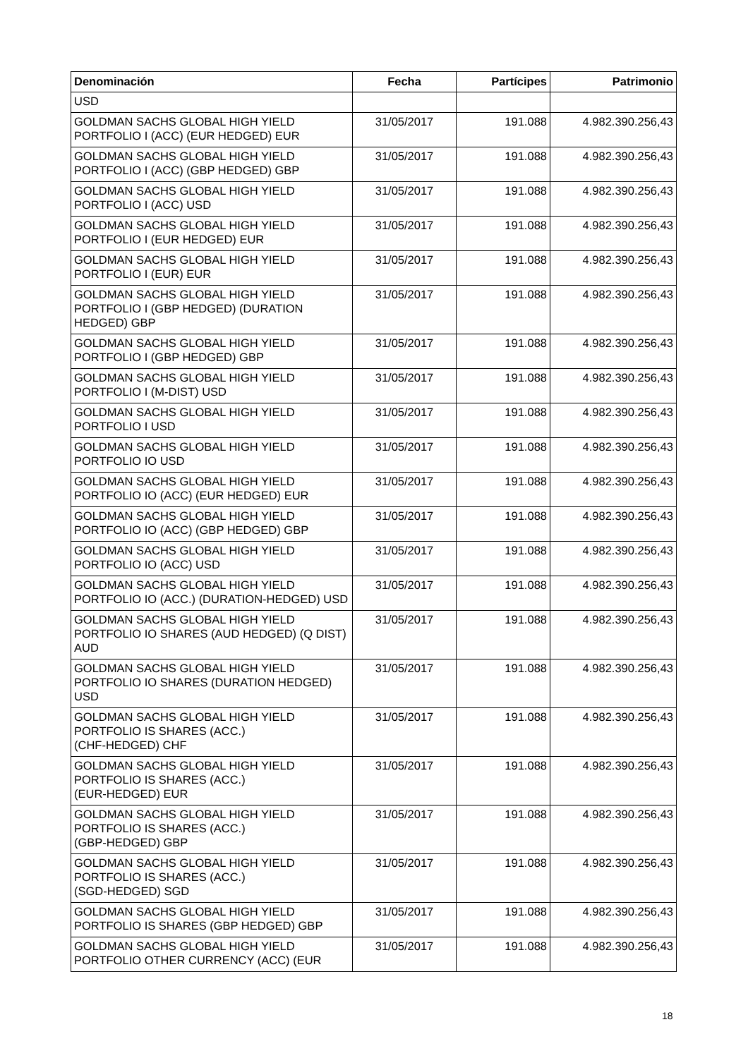| Denominación | Fecha | Partícipes | Patrimonio |
| --- | --- | --- | --- |
| USD | | | |
| GOLDMAN SACHS GLOBAL HIGH YIELD PORTFOLIO I (ACC) (EUR HEDGED) EUR | 31/05/2017 | 191.088 | 4.982.390.256,43 |
| GOLDMAN SACHS GLOBAL HIGH YIELD PORTFOLIO I (ACC) (GBP HEDGED) GBP | 31/05/2017 | 191.088 | 4.982.390.256,43 |
| GOLDMAN SACHS GLOBAL HIGH YIELD PORTFOLIO I (ACC) USD | 31/05/2017 | 191.088 | 4.982.390.256,43 |
| GOLDMAN SACHS GLOBAL HIGH YIELD PORTFOLIO I (EUR HEDGED) EUR | 31/05/2017 | 191.088 | 4.982.390.256,43 |
| GOLDMAN SACHS GLOBAL HIGH YIELD PORTFOLIO I (EUR) EUR | 31/05/2017 | 191.088 | 4.982.390.256,43 |
| GOLDMAN SACHS GLOBAL HIGH YIELD PORTFOLIO I (GBP HEDGED) (DURATION HEDGED) GBP | 31/05/2017 | 191.088 | 4.982.390.256,43 |
| GOLDMAN SACHS GLOBAL HIGH YIELD PORTFOLIO I (GBP HEDGED) GBP | 31/05/2017 | 191.088 | 4.982.390.256,43 |
| GOLDMAN SACHS GLOBAL HIGH YIELD PORTFOLIO I (M-DIST) USD | 31/05/2017 | 191.088 | 4.982.390.256,43 |
| GOLDMAN SACHS GLOBAL HIGH YIELD PORTFOLIO I USD | 31/05/2017 | 191.088 | 4.982.390.256,43 |
| GOLDMAN SACHS GLOBAL HIGH YIELD PORTFOLIO IO USD | 31/05/2017 | 191.088 | 4.982.390.256,43 |
| GOLDMAN SACHS GLOBAL HIGH YIELD PORTFOLIO IO (ACC) (EUR HEDGED) EUR | 31/05/2017 | 191.088 | 4.982.390.256,43 |
| GOLDMAN SACHS GLOBAL HIGH YIELD PORTFOLIO IO (ACC) (GBP HEDGED) GBP | 31/05/2017 | 191.088 | 4.982.390.256,43 |
| GOLDMAN SACHS GLOBAL HIGH YIELD PORTFOLIO IO (ACC) USD | 31/05/2017 | 191.088 | 4.982.390.256,43 |
| GOLDMAN SACHS GLOBAL HIGH YIELD PORTFOLIO IO (ACC.) (DURATION-HEDGED) USD | 31/05/2017 | 191.088 | 4.982.390.256,43 |
| GOLDMAN SACHS GLOBAL HIGH YIELD PORTFOLIO IO SHARES (AUD HEDGED) (Q DIST) AUD | 31/05/2017 | 191.088 | 4.982.390.256,43 |
| GOLDMAN SACHS GLOBAL HIGH YIELD PORTFOLIO IO SHARES (DURATION HEDGED) USD | 31/05/2017 | 191.088 | 4.982.390.256,43 |
| GOLDMAN SACHS GLOBAL HIGH YIELD PORTFOLIO IS SHARES (ACC.) (CHF-HEDGED) CHF | 31/05/2017 | 191.088 | 4.982.390.256,43 |
| GOLDMAN SACHS GLOBAL HIGH YIELD PORTFOLIO IS SHARES (ACC.) (EUR-HEDGED) EUR | 31/05/2017 | 191.088 | 4.982.390.256,43 |
| GOLDMAN SACHS GLOBAL HIGH YIELD PORTFOLIO IS SHARES (ACC.) (GBP-HEDGED) GBP | 31/05/2017 | 191.088 | 4.982.390.256,43 |
| GOLDMAN SACHS GLOBAL HIGH YIELD PORTFOLIO IS SHARES (ACC.) (SGD-HEDGED) SGD | 31/05/2017 | 191.088 | 4.982.390.256,43 |
| GOLDMAN SACHS GLOBAL HIGH YIELD PORTFOLIO IS SHARES (GBP HEDGED) GBP | 31/05/2017 | 191.088 | 4.982.390.256,43 |
| GOLDMAN SACHS GLOBAL HIGH YIELD PORTFOLIO OTHER CURRENCY (ACC) (EUR | 31/05/2017 | 191.088 | 4.982.390.256,43 |
18